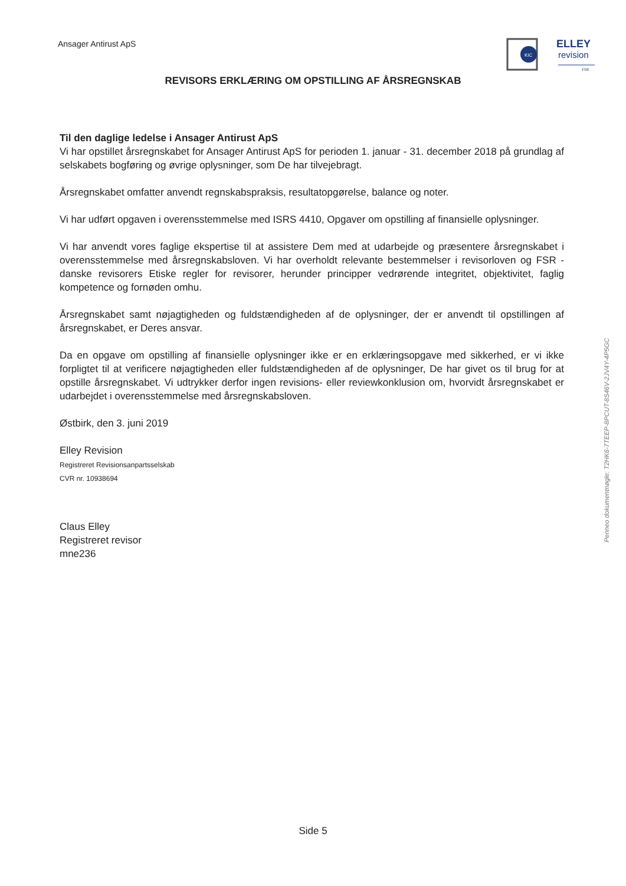Ansager Antirust ApS
KIC
ELLEY
revision
FSR
REVISORS ERKLÆRING OM OPSTILLING AF ÅRSREGNSKAB
Til den daglige ledelse i Ansager Antirust ApS
Vi har opstillet årsregnskabet for Ansager Antirust ApS for perioden 1. januar - 31. december 2018 på grundlag af selskabets bogføring og øvrige oplysninger, som De har tilvejebragt.
Årsregnskabet omfatter anvendt regnskabspraksis, resultatopgørelse, balance og noter.
Vi har udført opgaven i overensstemmelse med ISRS 4410, Opgaver om opstilling af finansielle oplysninger.
Vi har anvendt vores faglige ekspertise til at assistere Dem med at udarbejde og præsentere årsregnskabet i overensstemmelse med årsregnskabsloven. Vi har overholdt relevante bestemmelser i revisorloven og FSR - danske revisorers Etiske regler for revisorer, herunder principper vedrørende integritet, objektivitet, faglig kompetence og fornøden omhu.
Årsregnskabet samt nøjagtigheden og fuldstændigheden af de oplysninger, der er anvendt til opstillingen af årsregnskabet, er Deres ansvar.
Da en opgave om opstilling af finansielle oplysninger ikke er en erklæringsopgave med sikkerhed, er vi ikke forpligtet til at verificere nøjagtigheden eller fuldstændigheden af de oplysninger, De har givet os til brug for at opstille årsregnskabet. Vi udtrykker derfor ingen revisions- eller reviewkonklusion om, hvorvidt årsregnskabet er udarbejdet i overensstemmelse med årsregnskabsloven.
Østbirk, den 3. juni 2019
Elley Revision
Registreret Revisionsanpartsselskab
CVR nr. 10938694
Claus Elley
Registreret revisor
mne236
Penneo dokumentnøgle: T2HK6-7TEEP-8PCUT-8S46V-2JV4Y-4P5GC
Side 5